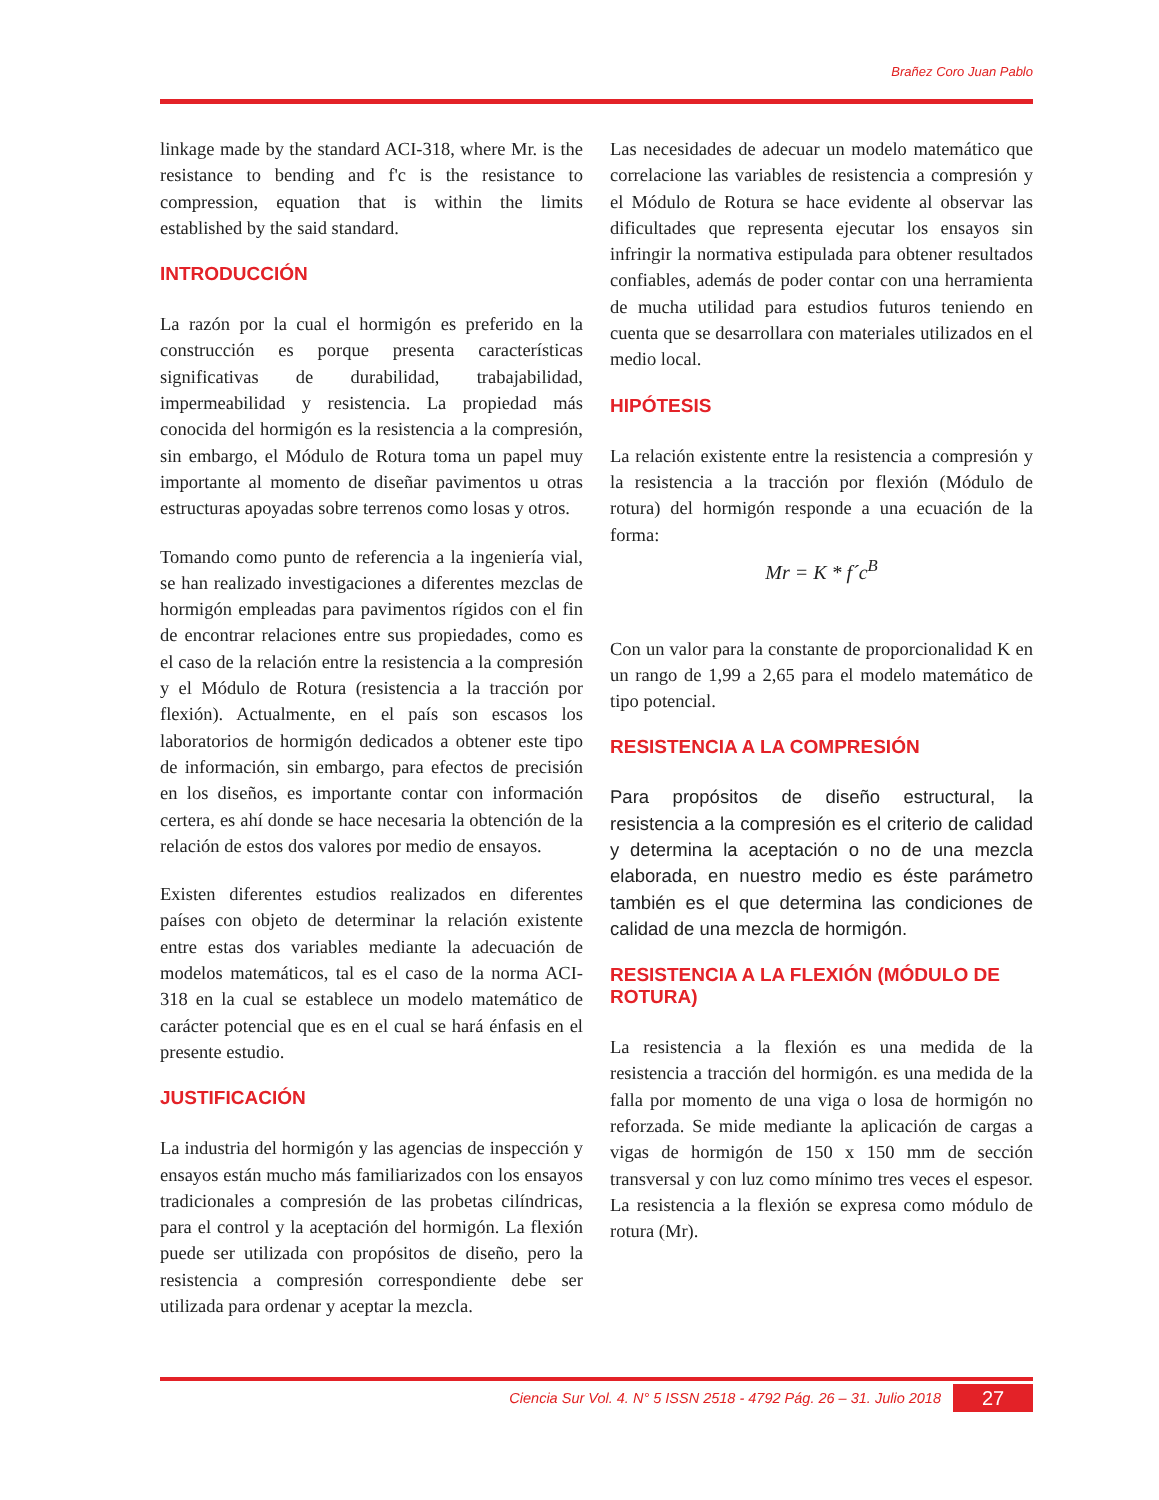Brañez Coro Juan Pablo
linkage made by the standard ACI-318, where Mr. is the resistance to bending and f'c is the resistance to compression, equation that is within the limits established by the said standard.
INTRODUCCIÓN
La razón por la cual el hormigón es preferido en la construcción es porque presenta características significativas de durabilidad, trabajabilidad, impermeabilidad y resistencia. La propiedad más conocida del hormigón es la resistencia a la compresión, sin embargo, el Módulo de Rotura toma un papel muy importante al momento de diseñar pavimentos u otras estructuras apoyadas sobre terrenos como losas y otros.
Tomando como punto de referencia a la ingeniería vial, se han realizado investigaciones a diferentes mezclas de hormigón empleadas para pavimentos rígidos con el fin de encontrar relaciones entre sus propiedades, como es el caso de la relación entre la resistencia a la compresión y el Módulo de Rotura (resistencia a la tracción por flexión). Actualmente, en el país son escasos los laboratorios de hormigón dedicados a obtener este tipo de información, sin embargo, para efectos de precisión en los diseños, es importante contar con información certera, es ahí donde se hace necesaria la obtención de la relación de estos dos valores por medio de ensayos.
Existen diferentes estudios realizados en diferentes países con objeto de determinar la relación existente entre estas dos variables mediante la adecuación de modelos matemáticos, tal es el caso de la norma ACI-318 en la cual se establece un modelo matemático de carácter potencial que es en el cual se hará énfasis en el presente estudio.
JUSTIFICACIÓN
La industria del hormigón y las agencias de inspección y ensayos están mucho más familiarizados con los ensayos tradicionales a compresión de las probetas cilíndricas, para el control y la aceptación del hormigón. La flexión puede ser utilizada con propósitos de diseño, pero la resistencia a compresión correspondiente debe ser utilizada para ordenar y aceptar la mezcla.
Las necesidades de adecuar un modelo matemático que correlacione las variables de resistencia a compresión y el Módulo de Rotura se hace evidente al observar las dificultades que representa ejecutar los ensayos sin infringir la normativa estipulada para obtener resultados confiables, además de poder contar con una herramienta de mucha utilidad para estudios futuros teniendo en cuenta que se desarrollara con materiales utilizados en el medio local.
HIPÓTESIS
La relación existente entre la resistencia a compresión y la resistencia a la tracción por flexión (Módulo de rotura) del hormigón responde a una ecuación de la forma:
Mr = K * f´c<sup>B</sup>
Con un valor para la constante de proporcionalidad K en un rango de 1,99 a 2,65 para el modelo matemático de tipo potencial.
RESISTENCIA A LA COMPRESIÓN
Para propósitos de diseño estructural, la resistencia a la compresión es el criterio de calidad y determina la aceptación o no de una mezcla elaborada, en nuestro medio es éste parámetro también es el que determina las condiciones de calidad de una mezcla de hormigón.
RESISTENCIA A LA FLEXIÓN (MÓDULO DE ROTURA)
La resistencia a la flexión es una medida de la resistencia a tracción del hormigón. es una medida de la falla por momento de una viga o losa de hormigón no reforzada. Se mide mediante la aplicación de cargas a vigas de hormigón de 150 x 150 mm de sección transversal y con luz como mínimo tres veces el espesor. La resistencia a la flexión se expresa como módulo de rotura (Mr).
Ciencia Sur Vol. 4. N° 5 ISSN 2518 - 4792 Pág. 26 – 31. Julio 2018
27